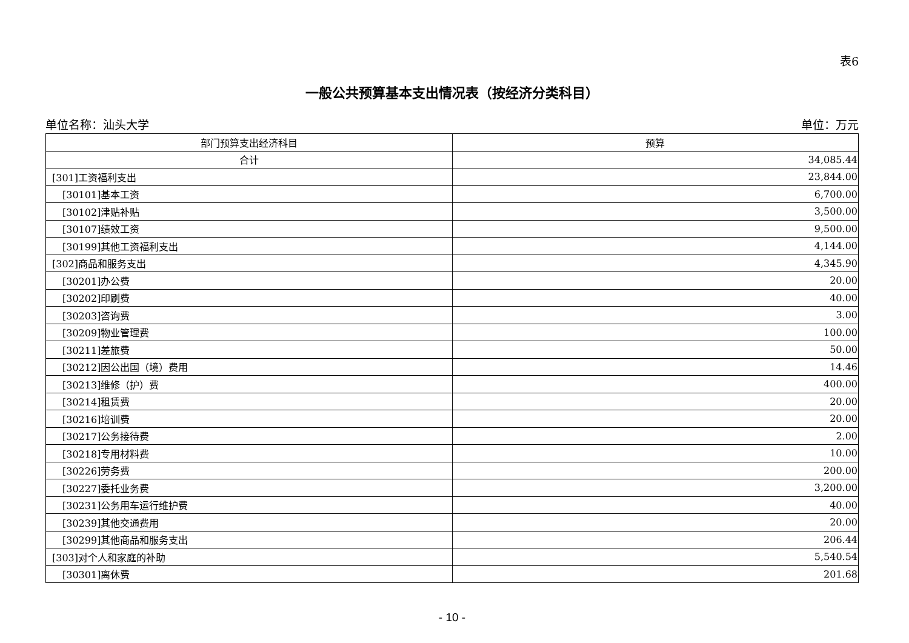表6
一般公共预算基本支出情况表（按经济分类科目）
单位名称：汕头大学 单位：万元
| 部门预算支出经济科目 | 预算 |
| --- | --- |
| 合计 | 34,085.44 |
| [301]工资福利支出 | 23,844.00 |
| [30101]基本工资 | 6,700.00 |
| [30102]津贴补贴 | 3,500.00 |
| [30107]绩效工资 | 9,500.00 |
| [30199]其他工资福利支出 | 4,144.00 |
| [302]商品和服务支出 | 4,345.90 |
| [30201]办公费 | 20.00 |
| [30202]印刷费 | 40.00 |
| [30203]咨询费 | 3.00 |
| [30209]物业管理费 | 100.00 |
| [30211]差旅费 | 50.00 |
| [30212]因公出国（境）费用 | 14.46 |
| [30213]维修（护）费 | 400.00 |
| [30214]租赁费 | 20.00 |
| [30216]培训费 | 20.00 |
| [30217]公务接待费 | 2.00 |
| [30218]专用材料费 | 10.00 |
| [30226]劳务费 | 200.00 |
| [30227]委托业务费 | 3,200.00 |
| [30231]公务用车运行维护费 | 40.00 |
| [30239]其他交通费用 | 20.00 |
| [30299]其他商品和服务支出 | 206.44 |
| [303]对个人和家庭的补助 | 5,540.54 |
| [30301]离休费 | 201.68 |
- 10 -